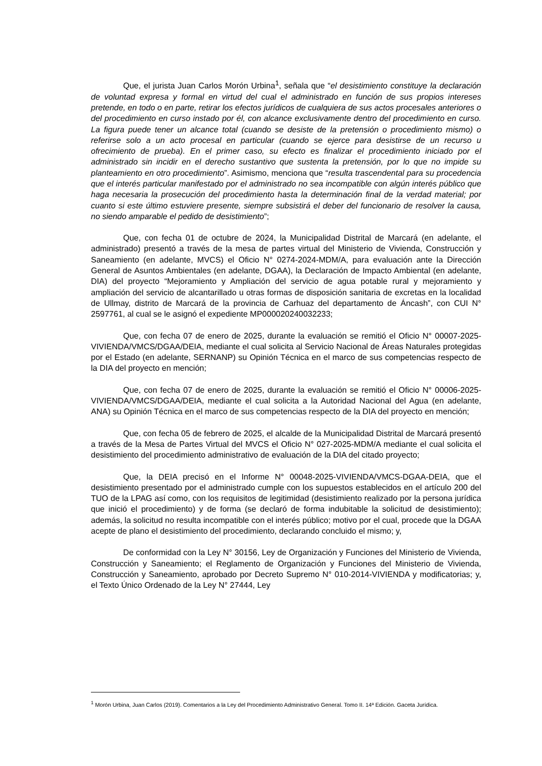Que, el jurista Juan Carlos Morón Urbina<sup>1</sup>, señala que “el desistimiento constituye la declaración de voluntad expresa y formal en virtud del cual el administrado en función de sus propios intereses pretende, en todo o en parte, retirar los efectos jurídicos de cualquiera de sus actos procesales anteriores o del procedimiento en curso instado por él, con alcance exclusivamente dentro del procedimiento en curso. La figura puede tener un alcance total (cuando se desiste de la pretensión o procedimiento mismo) o referirse solo a un acto procesal en particular (cuando se ejerce para desistirse de un recurso u ofrecimiento de prueba). En el primer caso, su efecto es finalizar el procedimiento iniciado por el administrado sin incidir en el derecho sustantivo que sustenta la pretensión, por lo que no impide su planteamiento en otro procedimiento”. Asimismo, menciona que “resulta trascendental para su procedencia que el interés particular manifestado por el administrado no sea incompatible con algún interés público que haga necesaria la prosecución del procedimiento hasta la determinación final de la verdad material; por cuanto si este último estuviere presente, siempre subsistirá el deber del funcionario de resolver la causa, no siendo amparable el pedido de desistimiento”;
Que, con fecha 01 de octubre de 2024, la Municipalidad Distrital de Marcará (en adelante, el administrado) presentó a través de la mesa de partes virtual del Ministerio de Vivienda, Construcción y Saneamiento (en adelante, MVCS) el Oficio N° 0274-2024-MDM/A, para evaluación ante la Dirección General de Asuntos Ambientales (en adelante, DGAA), la Declaración de Impacto Ambiental (en adelante, DIA) del proyecto “Mejoramiento y Ampliación del servicio de agua potable rural y mejoramiento y ampliación del servicio de alcantarillado u otras formas de disposición sanitaria de excretas en la localidad de Ullmay, distrito de Marcará de la provincia de Carhuaz del departamento de Áncash”, con CUI N° 2597761, al cual se le asignó el expediente MP000020240032233;
Que, con fecha 07 de enero de 2025, durante la evaluación se remitió el Oficio N° 00007-2025-VIVIENDA/VMCS/DGAA/DEIA, mediante el cual solicita al Servicio Nacional de Áreas Naturales protegidas por el Estado (en adelante, SERNANP) su Opinión Técnica en el marco de sus competencias respecto de la DIA del proyecto en mención;
Que, con fecha 07 de enero de 2025, durante la evaluación se remitió el Oficio N° 00006-2025-VIVIENDA/VMCS/DGAA/DEIA, mediante el cual solicita a la Autoridad Nacional del Agua (en adelante, ANA) su Opinión Técnica en el marco de sus competencias respecto de la DIA del proyecto en mención;
Que, con fecha 05 de febrero de 2025, el alcalde de la Municipalidad Distrital de Marcará presentó a través de la Mesa de Partes Virtual del MVCS el Oficio N° 027-2025-MDM/A mediante el cual solicita el desistimiento del procedimiento administrativo de evaluación de la DIA del citado proyecto;
Que, la DEIA precisó en el Informe N° 00048-2025-VIVIENDA/VMCS-DGAA-DEIA, que el desistimiento presentado por el administrado cumple con los supuestos establecidos en el artículo 200 del TUO de la LPAG así como, con los requisitos de legitimidad (desistimiento realizado por la persona jurídica que inició el procedimiento) y de forma (se declaró de forma indubitable la solicitud de desistimiento); además, la solicitud no resulta incompatible con el interés público; motivo por el cual, procede que la DGAA acepte de plano el desistimiento del procedimiento, declarando concluido el mismo; y,
De conformidad con la Ley N° 30156, Ley de Organización y Funciones del Ministerio de Vivienda, Construcción y Saneamiento; el Reglamento de Organización y Funciones del Ministerio de Vivienda, Construcción y Saneamiento, aprobado por Decreto Supremo N° 010-2014-VIVIENDA y modificatorias; y, el Texto Único Ordenado de la Ley N° 27444, Ley
<sup>1</sup> Morón Urbina, Juan Carlos (2019). Comentarios a la Ley del Procedimiento Administrativo General. Tomo II. 14ª Edición. Gaceta Jurídica.